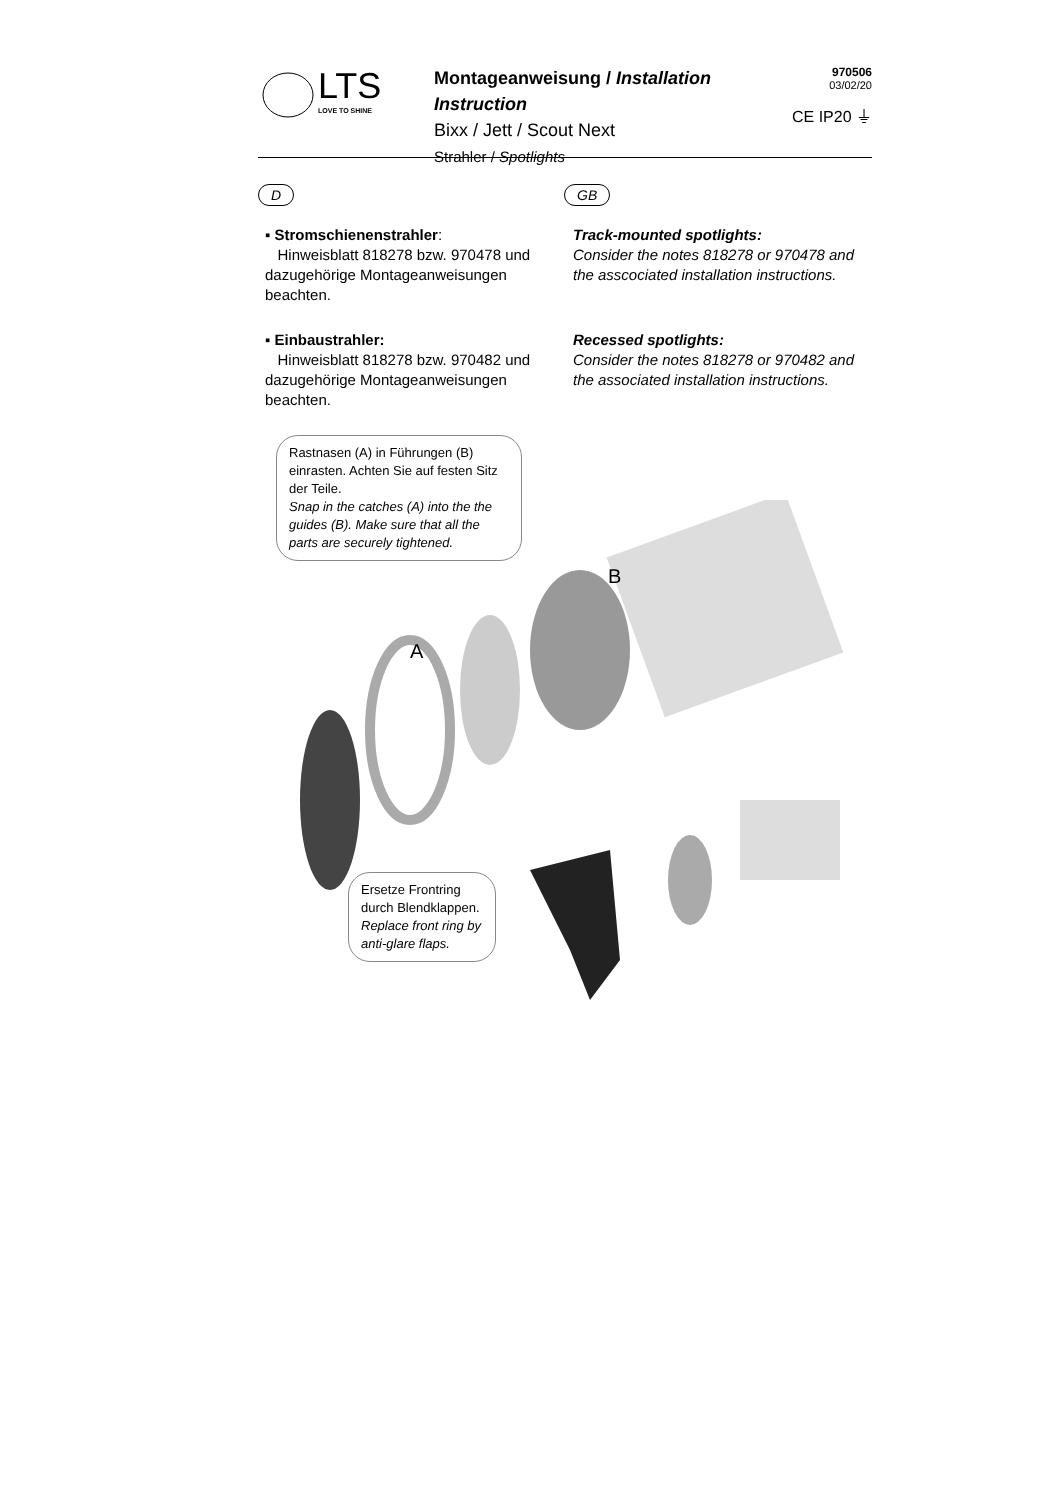LTS
LOVE TO SHINE
Montageanweisung / Installation Instruction
Bixx / Jett / Scout Next
Strahler / Spotlights
970506
03/02/20
CE IP20 ⏚
D GB
▪ Stromschienenstrahler:
Hinweisblatt 818278 bzw. 970478 und dazugehörige Montageanweisungen beachten.
Track-mounted spotlights:
Consider the notes 818278 or 970478 and the asscociated installation instructions.
▪ Einbaustrahler:
Hinweisblatt 818278 bzw. 970482 und dazugehörige Montageanweisungen beachten.
Recessed spotlights:
Consider the notes 818278 or 970482 and the associated installation instructions.
Rastnasen (A) in Führungen (B) einrasten. Achten Sie auf festen Sitz der Teile.
Snap in the catches (A) into the the guides (B). Make sure that all the parts are securely tightened.
B
A
Ersetze Frontring durch Blendklappen.
Replace front ring by anti-glare flaps.